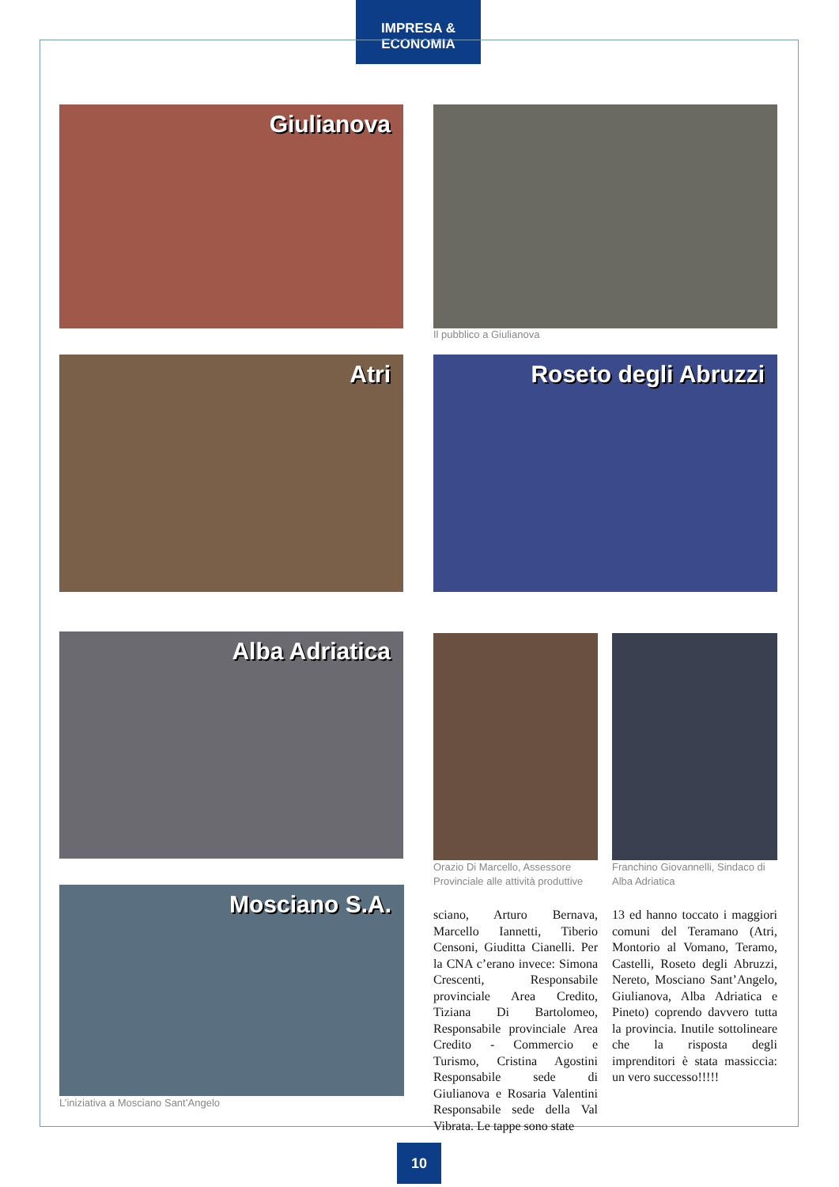IMPRESA & ECONOMIA
Giulianova
Il pubblico a Giulianova
Atri Roseto degli Abruzzi
Alba Adriatica
Orazio Di Marcello, Assessore Provinciale alle attività produttive
Franchino Giovannelli, Sindaco di Alba Adriatica
Mosciano S.A.
L’iniziativa a Mosciano Sant’Angelo
sciano, Arturo Bernava, Marcello Iannetti, Tiberio Censoni, Giuditta Cianelli. Per la CNA c’erano invece: Simona Crescenti, Responsabile provinciale Area Credito, Tiziana Di Bartolomeo, Responsabile provinciale Area Credito - Commercio e Turismo, Cristina Agostini Responsabile sede di Giulianova e Rosaria Valentini Responsabile sede della Val Vibrata. Le tappe sono state
13 ed hanno toccato i maggiori comuni del Teramano (Atri, Montorio al Vomano, Teramo, Castelli, Roseto degli Abruzzi, Nereto, Mosciano Sant’Angelo, Giulianova, Alba Adriatica e Pineto) coprendo davvero tutta la provincia. Inutile sottolineare che la risposta degli imprenditori è stata massiccia: un vero successo!!!!!
10